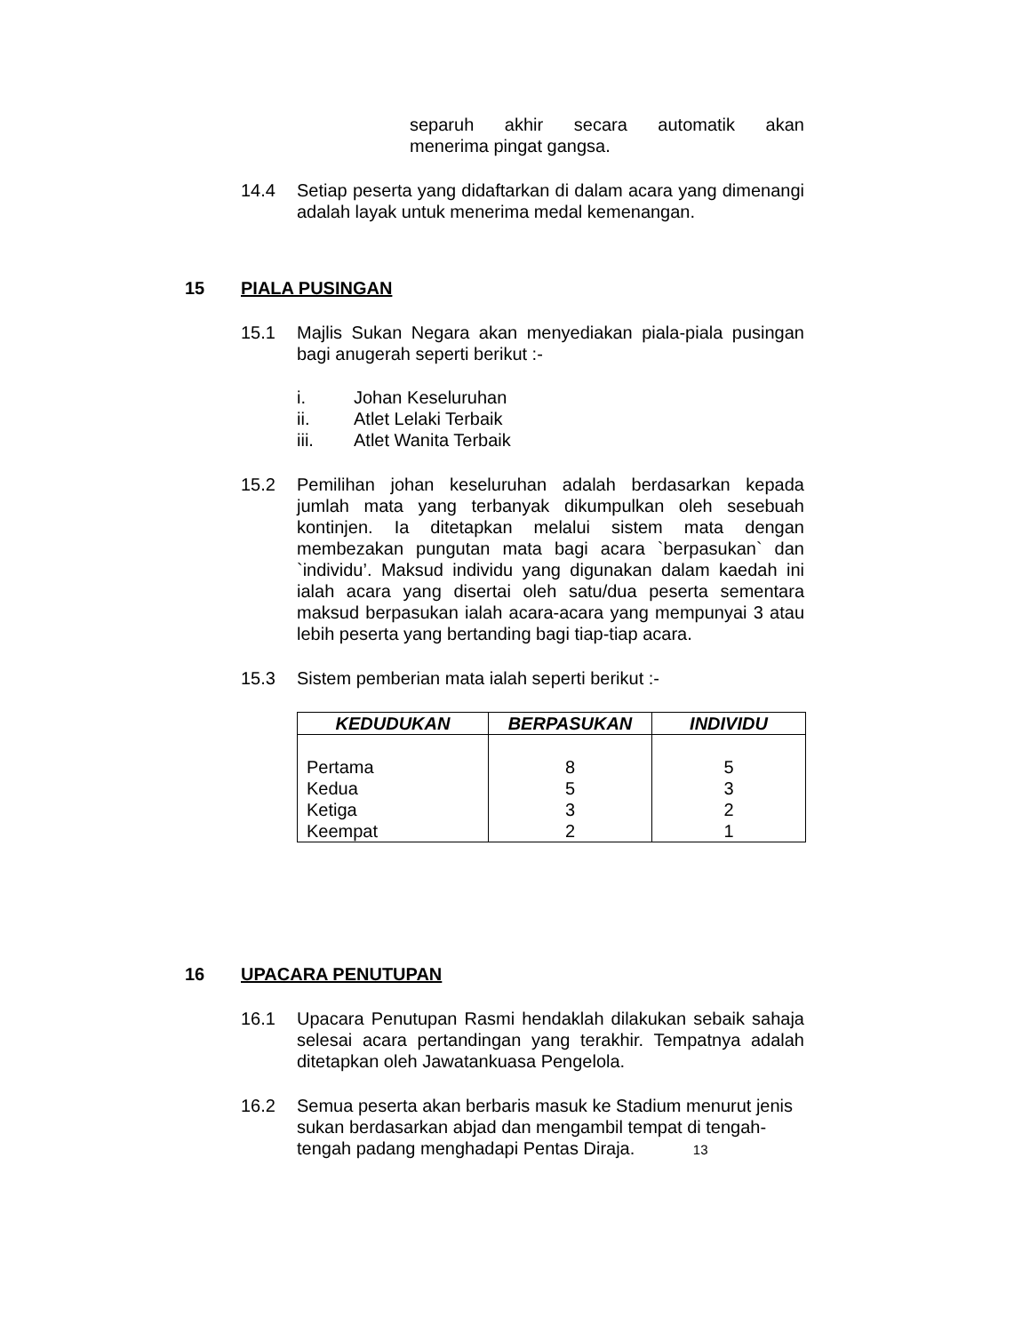separuh akhir secara automatik akan
menerima pingat gangsa.
14.4 Setiap peserta yang didaftarkan di dalam acara yang dimenangi adalah layak untuk menerima medal kemenangan.
15 PIALA PUSINGAN
15.1 Majlis Sukan Negara akan menyediakan piala-piala pusingan bagi anugerah seperti berikut :-
i. Johan Keseluruhan
ii. Atlet Lelaki Terbaik
iii. Atlet Wanita Terbaik
15.2 Pemilihan johan keseluruhan adalah berdasarkan kepada jumlah mata yang terbanyak dikumpulkan oleh sesebuah kontinjen. Ia ditetapkan melalui sistem mata dengan membezakan pungutan mata bagi acara `berpasukan` dan `individu’. Maksud individu yang digunakan dalam kaedah ini ialah acara yang disertai oleh satu/dua peserta sementara maksud berpasukan ialah acara-acara yang mempunyai 3 atau lebih peserta yang bertanding bagi tiap-tiap acara.
15.3 Sistem pemberian mata ialah seperti berikut :-
| KEDUDUKAN | BERPASUKAN | INDIVIDU |
| --- | --- | --- |
| Pertama Kedua Ketiga Keempat | 8 5 3 2 | 5 3 2 1 |
16 UPACARA PENUTUPAN
16.1 Upacara Penutupan Rasmi hendaklah dilakukan sebaik sahaja selesai acara pertandingan yang terakhir. Tempatnya adalah ditetapkan oleh Jawatankuasa Pengelola.
16.2 Semua peserta akan berbaris masuk ke Stadium menurut jenis sukan berdasarkan abjad dan mengambil tempat di tengah-tengah padang menghadapi Pentas Diraja. 13